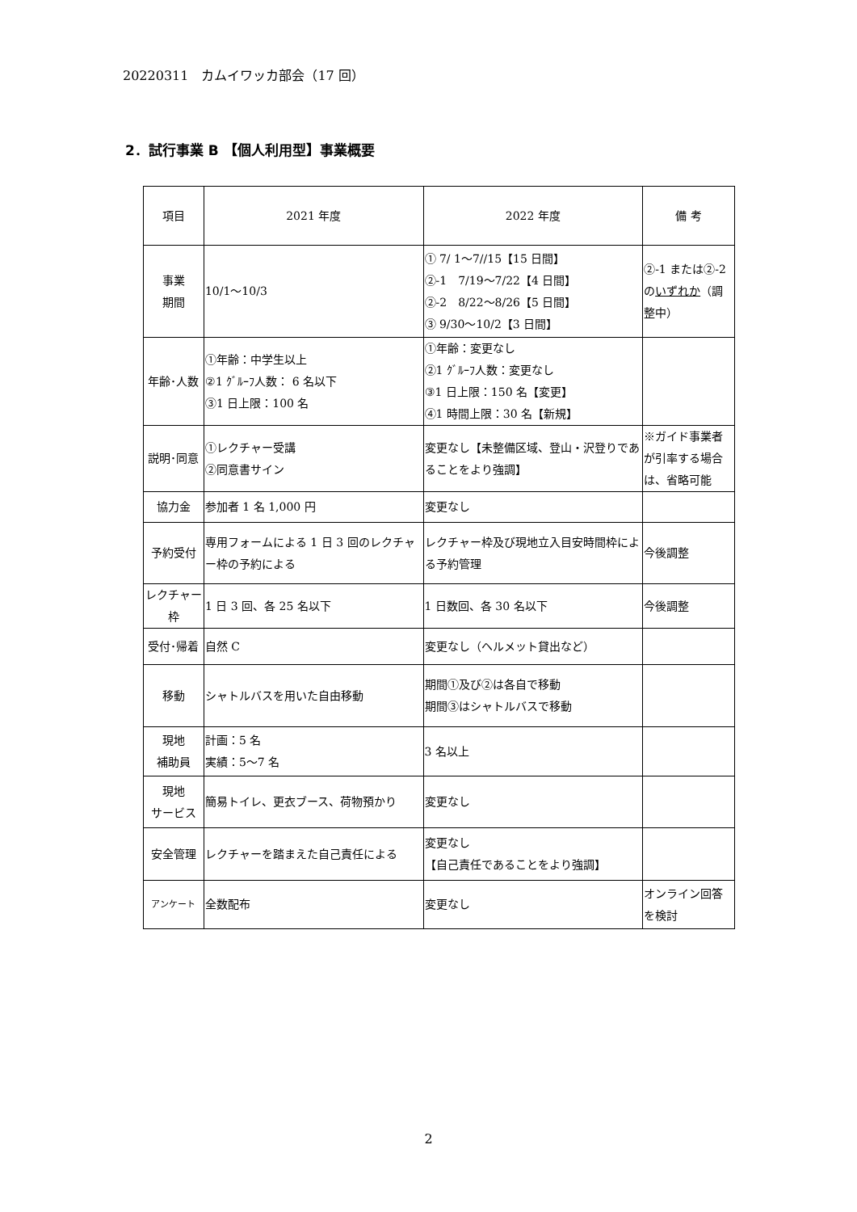20220311　カムイワッカ部会（17 回）
2．試行事業 B 【個人利用型】事業概要
| 項目 | 2021 年度 | 2022 年度 | 備 考 |
| --- | --- | --- | --- |
| 事業 期間 | 10/1～10/3 | ① 7/ 1～7//15【15 日間】 ②-1 7/19～7/22【4 日間】 ②-2 8/22～8/26【5 日間】 ③ 9/30～10/2【3 日間】 | ②-1 または②-2 の いずれか （調整中） |
| 年齢･人数 | ①年齢：中学生以上 ②1 ｸﾞﾙｰﾌ人数： 6 名以下 ③1 日上限：100 名 | ①年齢：変更なし ②1 ｸﾞﾙｰﾌ人数：変更なし ③1 日上限：150 名【変更】 ④1 時間上限：30 名【新規】 | |
| 説明･同意 | ①レクチャー受講 ②同意書サイン | 変更なし【未整備区域、登山・沢登りであることをより強調】 | ※ガイド事業者が引率する場合は、省略可能 |
| 協力金 | 参加者 1 名 1,000 円 | 変更なし | |
| 予約受付 | 専用フォームによる 1 日 3 回のレクチャー枠の予約による | レクチャー枠及び現地立入目安時間枠による予約管理 | 今後調整 |
| レクチャー枠 | 1 日 3 回、各 25 名以下 | 1 日数回、各 30 名以下 | 今後調整 |
| 受付･帰着 | 自然 C | 変更なし（ヘルメット貸出など） | |
| 移動 | シャトルバスを用いた自由移動 | 期間①及び②は各自で移動 期間③はシャトルバスで移動 | |
| 現地 補助員 | 計画：5 名 実績：5～7 名 | 3 名以上 | |
| 現地 サービス | 簡易トイレ、更衣ブース、荷物預かり | 変更なし | |
| 安全管理 | レクチャーを踏まえた自己責任による | 変更なし 【自己責任であることをより強調】 | |
| アンケート | 全数配布 | 変更なし | オンライン回答を検討 |
2